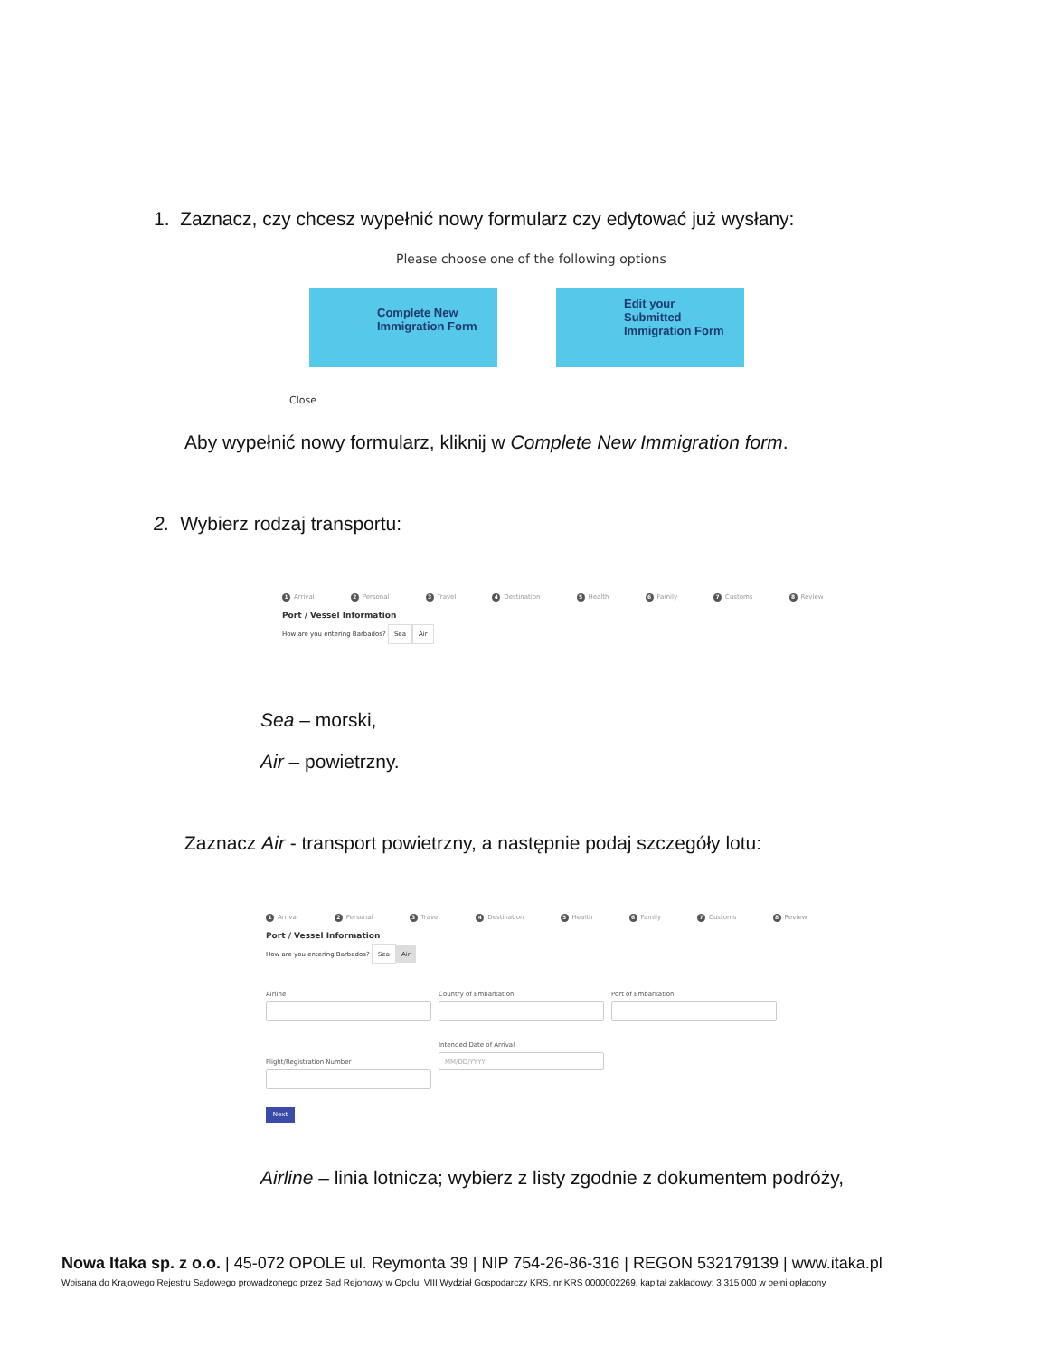1. Zaznacz, czy chcesz wypełnić nowy formularz czy edytować już wysłany:
Please choose one of the following options
Complete New Immigration Form Edit your Submitted Immigration Form
Close
Aby wypełnić nowy formularz, kliknij w Complete New Immigration form.
2. Wybierz rodzaj transportu:
1 Arrival 2 Personal 3 Travel 4 Destination 5 Health 6 Family 7 Customs 8 Review
Port / Vessel Information
How are you entering Barbados? Sea Air
Sea – morski,
Air – powietrzny.
Zaznacz Air - transport powietrzny, a następnie podaj szczegóły lotu:
1 Arrival 2 Personal 3 Travel 4 Destination 5 Health 6 Family 7 Customs 8 Review
Port / Vessel Information
How are you entering Barbados? Sea Air
Airline Country of Embarkation Port of Embarkation
Flight/Registration Number
Intended Date of Arrival
MM/DD/YYYY
Next
Airline – linia lotnicza; wybierz z listy zgodnie z dokumentem podróży,
Nowa Itaka sp. z o.o. | 45-072 OPOLE ul. Reymonta 39 | NIP 754-26-86-316 | REGON 532179139 | www.itaka.pl
Wpisana do Krajowego Rejestru Sądowego prowadzonego przez Sąd Rejonowy w Opolu, VIII Wydział Gospodarczy KRS, nr KRS 0000002269, kapitał zakładowy: 3 315 000 w pełni opłacony